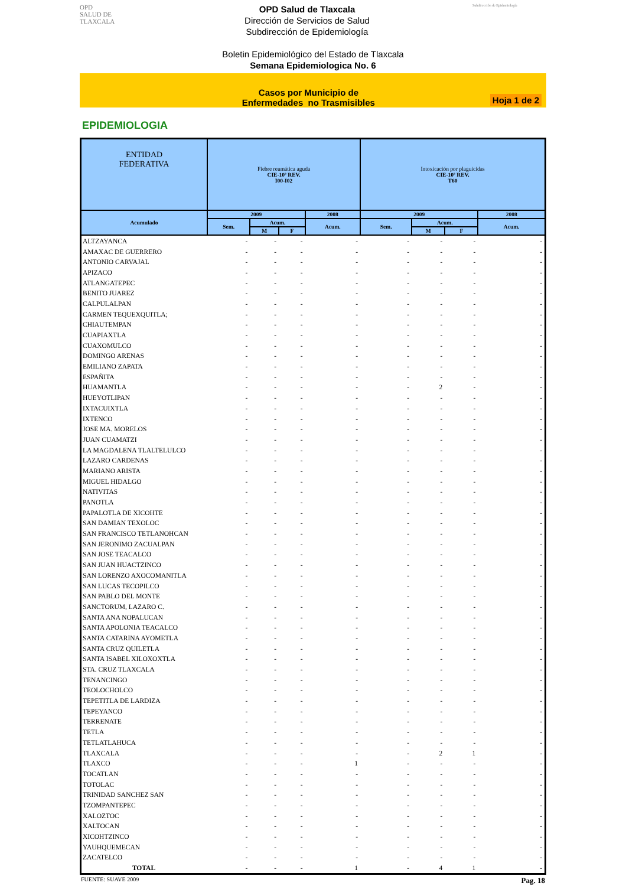OPD
SALUD DE TLAXCALA
OPD Salud de Tlaxcala
Dirección de Servicios de Salud
Subdirección de Epidemiología
Subdirección de Epidemiología
Boletin Epidemiológico del Estado de Tlaxcala
Semana Epidemiologica No. 6
Casos por Municipio de
Enfermedades no Trasmisibles
Hoja 1 de 2
EPIDEMIOLOGIA
| ENTIDAD FEDERATIVA | Fiebre reumática aguda CIE-10ª REV. I00-I02 | | | | Intoxicación por plaguicidas CIE-10ª REV. T60 | | | |
| --- | --- | --- | --- | --- | --- | --- | --- | --- |
| Acumulado | 2009 | | | 2008 | 2009 | | | 2008 |
| | Sem. | Acum. | | Acum. | Sem. | Acum. | | Acum. |
| | | M | F | | | M | F | |
| ALTZAYANCA | - | - | - | - | - | - | - | - |
| AMAXAC DE GUERRERO | - | - | - | - | - | - | - | - |
| ANTONIO CARVAJAL | - | - | - | - | - | - | - | - |
| APIZACO | - | - | - | - | - | - | - | - |
| ATLANGATEPEC | - | - | - | - | - | - | - | - |
| BENITO JUAREZ | - | - | - | - | - | - | - | - |
| CALPULALPAN | - | - | - | - | - | - | - | - |
| CARMEN TEQUEXQUITLA; | - | - | - | - | - | - | - | - |
| CHIAUTEMPAN | - | - | - | - | - | - | - | - |
| CUAPIAXTLA | - | - | - | - | - | - | - | - |
| CUAXOMULCO | - | - | - | - | - | - | - | - |
| DOMINGO ARENAS | - | - | - | - | - | - | - | - |
| EMILIANO ZAPATA | - | - | - | - | - | - | - | - |
| ESPAÑITA | - | - | - | - | - | - | - | - |
| HUAMANTLA | - | - | - | - | - | 2 | - | - |
| HUEYOTLIPAN | - | - | - | - | - | - | - | - |
| IXTACUIXTLA | - | - | - | - | - | - | - | - |
| IXTENCO | - | - | - | - | - | - | - | - |
| JOSE MA. MORELOS | - | - | - | - | - | - | - | - |
| JUAN CUAMATZI | - | - | - | - | - | - | - | - |
| LA MAGDALENA TLALTELULCO | - | - | - | - | - | - | - | - |
| LAZARO CARDENAS | - | - | - | - | - | - | - | - |
| MARIANO ARISTA | - | - | - | - | - | - | - | - |
| MIGUEL HIDALGO | - | - | - | - | - | - | - | - |
| NATIVITAS | - | - | - | - | - | - | - | - |
| PANOTLA | - | - | - | - | - | - | - | - |
| PAPALOTLA DE XICOHTE | - | - | - | - | - | - | - | - |
| SAN DAMIAN TEXOLOC | - | - | - | - | - | - | - | - |
| SAN FRANCISCO TETLANOHCAN | - | - | - | - | - | - | - | - |
| SAN JERONIMO ZACUALPAN | - | - | - | - | - | - | - | - |
| SAN JOSE TEACALCO | - | - | - | - | - | - | - | - |
| SAN JUAN HUACTZINCO | - | - | - | - | - | - | - | - |
| SAN LORENZO AXOCOMANITLA | - | - | - | - | - | - | - | - |
| SAN LUCAS TECOPILCO | - | - | - | - | - | - | - | - |
| SAN PABLO DEL MONTE | - | - | - | - | - | - | - | - |
| SANCTORUM, LAZARO C. | - | - | - | - | - | - | - | - |
| SANTA ANA NOPALUCAN | - | - | - | - | - | - | - | - |
| SANTA APOLONIA TEACALCO | - | - | - | - | - | - | - | - |
| SANTA CATARINA AYOMETLA | - | - | - | - | - | - | - | - |
| SANTA CRUZ QUILETLA | - | - | - | - | - | - | - | - |
| SANTA ISABEL XILOXOXTLA | - | - | - | - | - | - | - | - |
| STA. CRUZ TLAXCALA | - | - | - | - | - | - | - | - |
| TENANCINGO | - | - | - | - | - | - | - | - |
| TEOLOCHOLCO | - | - | - | - | - | - | - | - |
| TEPETITLA DE LARDIZA | - | - | - | - | - | - | - | - |
| TEPEYANCO | - | - | - | - | - | - | - | - |
| TERRENATE | - | - | - | - | - | - | - | - |
| TETLA | - | - | - | - | - | - | - | - |
| TETLATLAHUCA | - | - | - | - | - | - | - | - |
| TLAXCALA | - | - | - | - | - | 2 | 1 | - |
| TLAXCO | - | - | - | 1 | - | - | - | - |
| TOCATLAN | - | - | - | - | - | - | - | - |
| TOTOLAC | - | - | - | - | - | - | - | - |
| TRINIDAD SANCHEZ SAN | - | - | - | - | - | - | - | - |
| TZOMPANTEPEC | - | - | - | - | - | - | - | - |
| XALOZTOC | - | - | - | - | - | - | - | - |
| XALTOCAN | - | - | - | - | - | - | - | - |
| XICOHTZINCO | - | - | - | - | - | - | - | - |
| YAUHQUEMECAN | - | - | - | - | - | - | - | - |
| ZACATELCO | - | - | - | - | - | - | - | - |
| TOTAL | - | - | - | 1 | - | 4 | 1 | - |
FUENTE: SUAVE 2009 Pag. 18